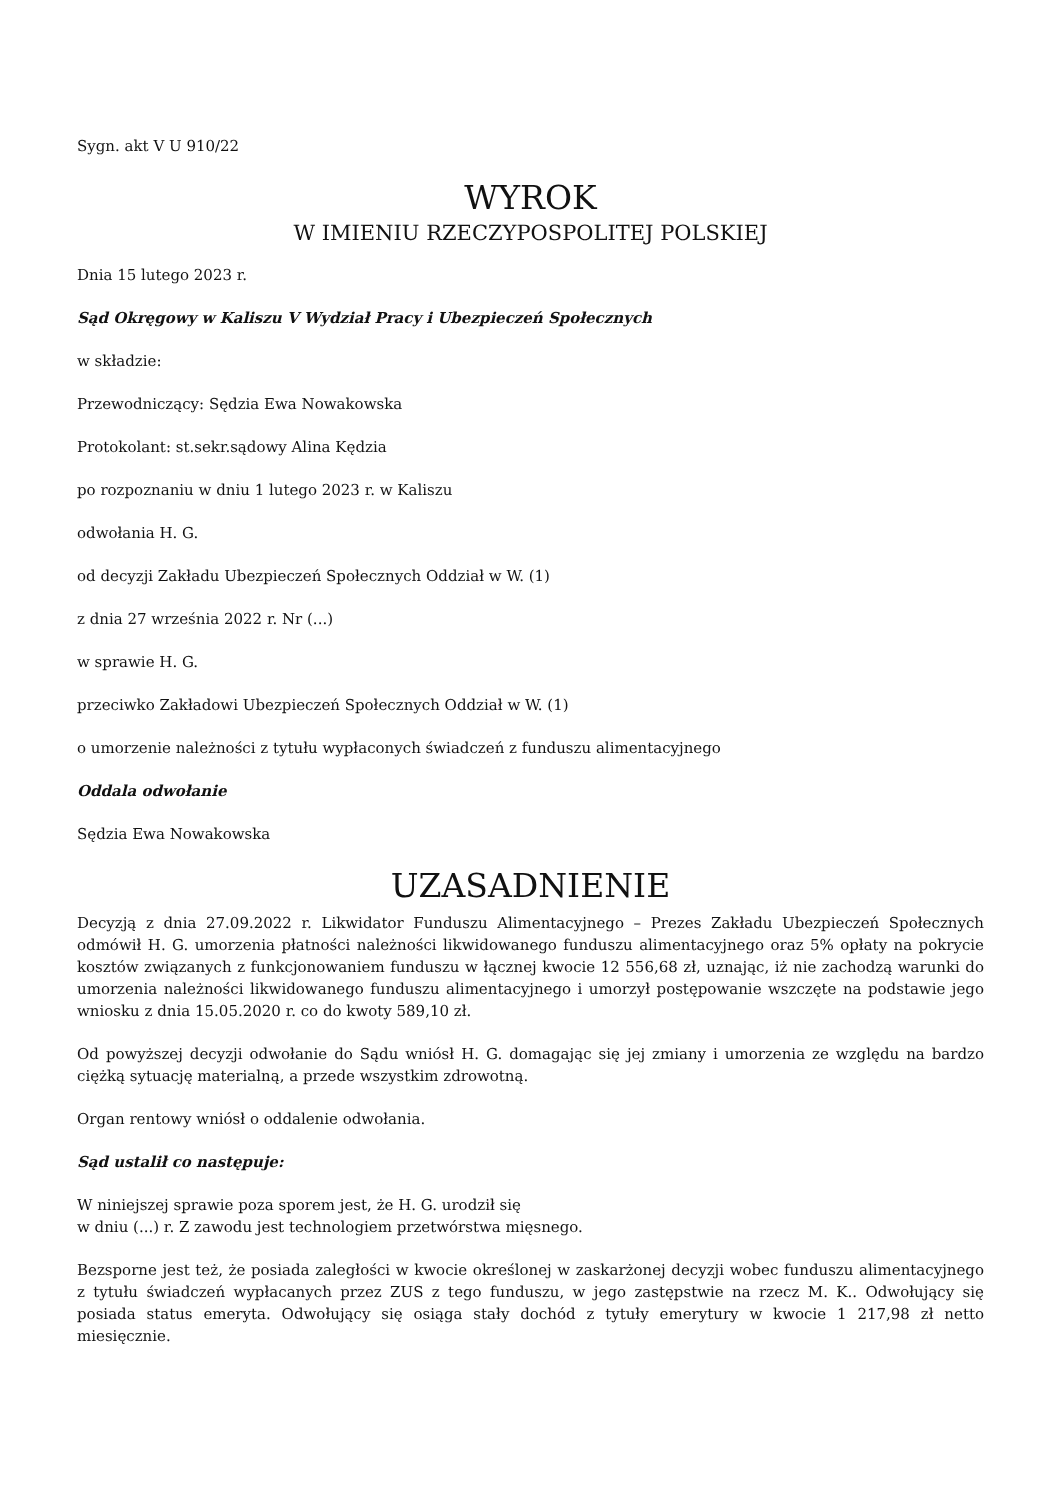Sygn. akt V U 910/22
WYROK
W IMIENIU RZECZYPOSPOLITEJ POLSKIEJ
Dnia 15 lutego 2023 r.
Sąd Okręgowy w Kaliszu V Wydział Pracy i Ubezpieczeń Społecznych
w składzie:
Przewodniczący: Sędzia Ewa Nowakowska
Protokolant: st.sekr.sądowy Alina Kędzia
po rozpoznaniu w dniu 1 lutego 2023 r. w Kaliszu
odwołania H. G.
od decyzji Zakładu Ubezpieczeń Społecznych Oddział w W. (1)
z dnia 27 września 2022 r. Nr (...)
w sprawie H. G.
przeciwko Zakładowi Ubezpieczeń Społecznych Oddział w W. (1)
o umorzenie należności z tytułu wypłaconych świadczeń z funduszu alimentacyjnego
Oddala odwołanie
Sędzia Ewa Nowakowska
UZASADNIENIE
Decyzją z dnia 27.09.2022 r. Likwidator Funduszu Alimentacyjnego – Prezes Zakładu Ubezpieczeń Społecznych odmówił H. G. umorzenia płatności należności likwidowanego funduszu alimentacyjnego oraz 5% opłaty na pokrycie kosztów związanych z funkcjonowaniem funduszu w łącznej kwocie 12 556,68 zł, uznając, iż nie zachodzą warunki do umorzenia należności likwidowanego funduszu alimentacyjnego i umorzył postępowanie wszczęte na podstawie jego wniosku z dnia 15.05.2020 r. co do kwoty 589,10 zł.
Od powyższej decyzji odwołanie do Sądu wniósł H. G. domagając się jej zmiany i umorzenia ze względu na bardzo ciężką sytuację materialną, a przede wszystkim zdrowotną.
Organ rentowy wniósł o oddalenie odwołania.
Sąd ustalił co następuje:
W niniejszej sprawie poza sporem jest, że H. G. urodził się
w dniu (...) r. Z zawodu jest technologiem przetwórstwa mięsnego.
Bezsporne jest też, że posiada zaległości w kwocie określonej w zaskarżonej decyzji wobec funduszu alimentacyjnego z tytułu świadczeń wypłacanych przez ZUS z tego funduszu, w jego zastępstwie na rzecz M. K.. Odwołujący się posiada status emeryta. Odwołujący się osiąga stały dochód z tytuły emerytury w kwocie 1 217,98 zł netto miesięcznie.